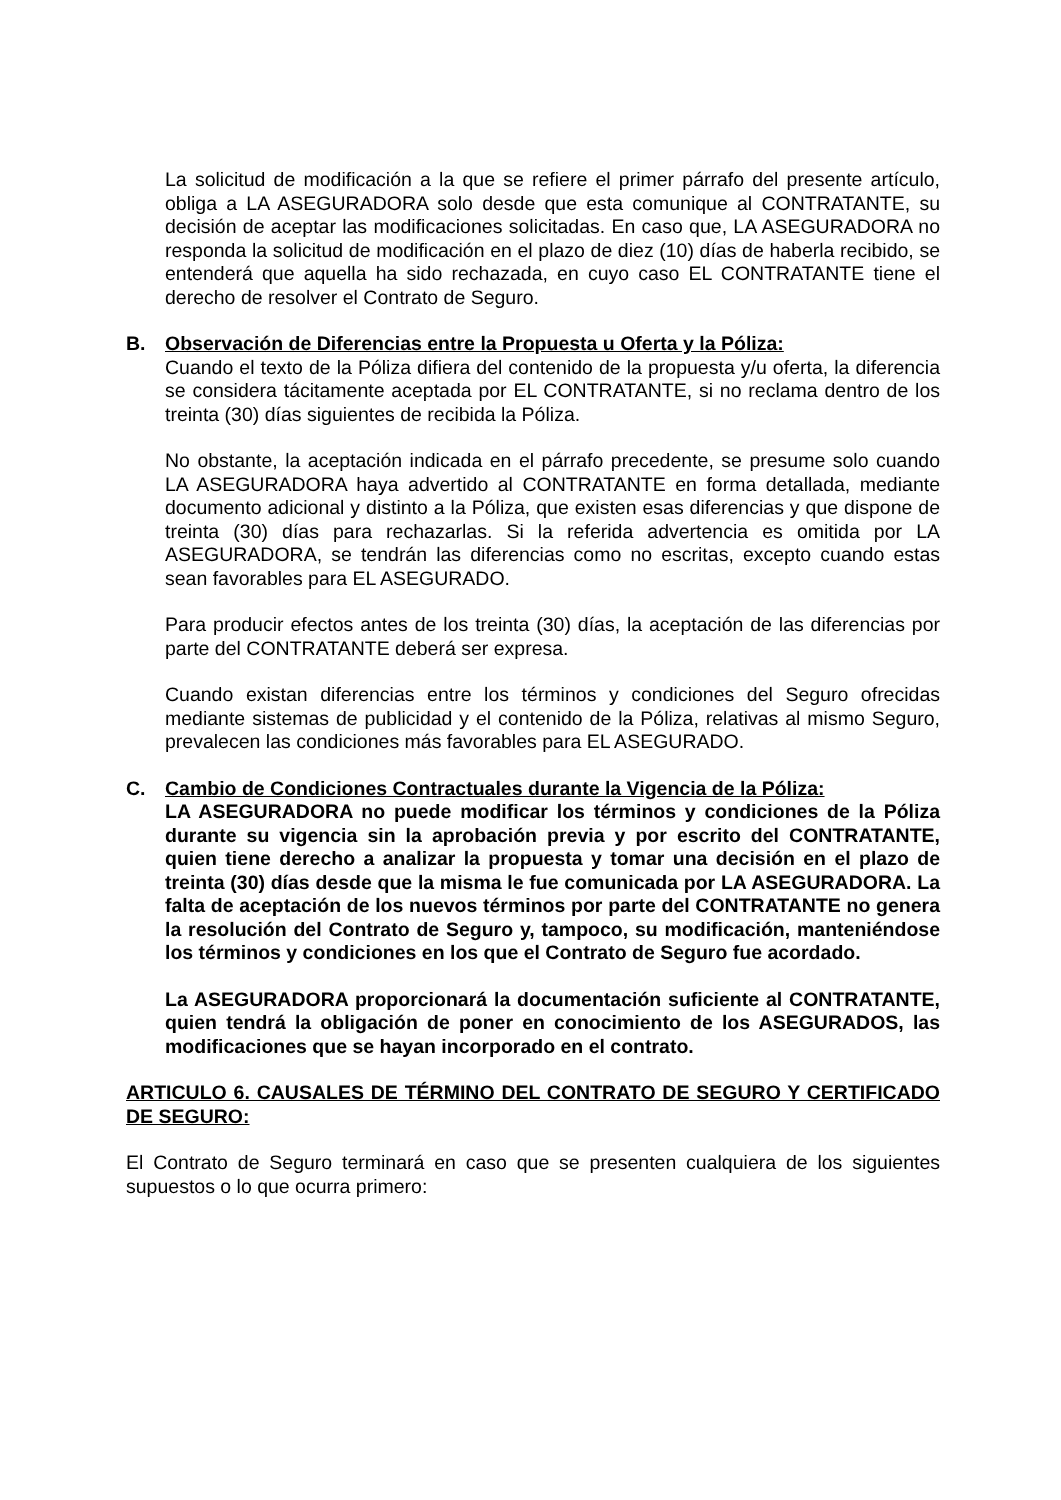La solicitud de modificación a la que se refiere el primer párrafo del presente artículo, obliga a LA ASEGURADORA solo desde que esta comunique al CONTRATANTE, su decisión de aceptar las modificaciones solicitadas. En caso que, LA ASEGURADORA no responda la solicitud de modificación en el plazo de diez (10) días de haberla recibido, se entenderá que aquella ha sido rechazada, en cuyo caso EL CONTRATANTE tiene el derecho de resolver el Contrato de Seguro.
B. Observación de Diferencias entre la Propuesta u Oferta y la Póliza:
Cuando el texto de la Póliza difiera del contenido de la propuesta y/u oferta, la diferencia se considera tácitamente aceptada por EL CONTRATANTE, si no reclama dentro de los treinta (30) días siguientes de recibida la Póliza.
No obstante, la aceptación indicada en el párrafo precedente, se presume solo cuando LA ASEGURADORA haya advertido al CONTRATANTE en forma detallada, mediante documento adicional y distinto a la Póliza, que existen esas diferencias y que dispone de treinta (30) días para rechazarlas. Si la referida advertencia es omitida por LA ASEGURADORA, se tendrán las diferencias como no escritas, excepto cuando estas sean favorables para EL ASEGURADO.
Para producir efectos antes de los treinta (30) días, la aceptación de las diferencias por parte del CONTRATANTE deberá ser expresa.
Cuando existan diferencias entre los términos y condiciones del Seguro ofrecidas mediante sistemas de publicidad y el contenido de la Póliza, relativas al mismo Seguro, prevalecen las condiciones más favorables para EL ASEGURADO.
C. Cambio de Condiciones Contractuales durante la Vigencia de la Póliza:
LA ASEGURADORA no puede modificar los términos y condiciones de la Póliza durante su vigencia sin la aprobación previa y por escrito del CONTRATANTE, quien tiene derecho a analizar la propuesta y tomar una decisión en el plazo de treinta (30) días desde que la misma le fue comunicada por LA ASEGURADORA. La falta de aceptación de los nuevos términos por parte del CONTRATANTE no genera la resolución del Contrato de Seguro y, tampoco, su modificación, manteniéndose los términos y condiciones en los que el Contrato de Seguro fue acordado.
La ASEGURADORA proporcionará la documentación suficiente al CONTRATANTE, quien tendrá la obligación de poner en conocimiento de los ASEGURADOS, las modificaciones que se hayan incorporado en el contrato.
ARTICULO 6. CAUSALES DE TÉRMINO DEL CONTRATO DE SEGURO Y CERTIFICADO DE SEGURO:
El Contrato de Seguro terminará en caso que se presenten cualquiera de los siguientes supuestos o lo que ocurra primero: